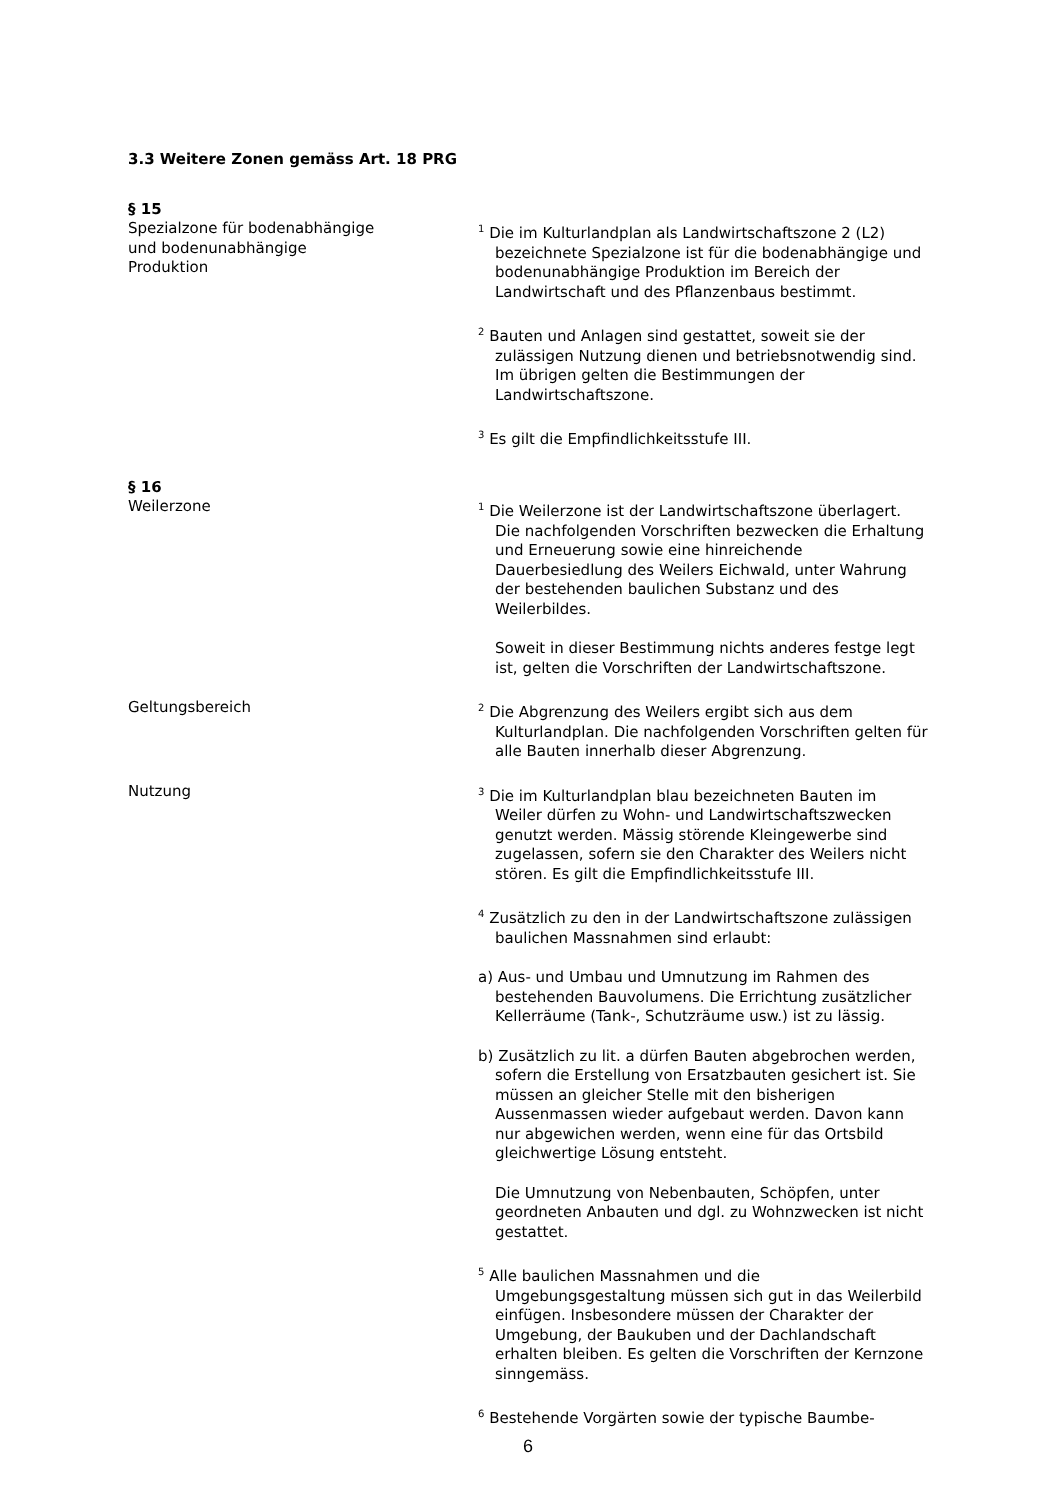3.3 Weitere Zonen gemäss Art. 18 PRG
§ 15
Spezialzone für bodenabhängige
und bodenunabhängige
Produktion
<sup>1</sup> Die im Kulturlandplan als Landwirtschaftszone 2 (L2) bezeichnete Spezialzone ist für die bodenabhängige und bodenunabhängige Produktion im Bereich der Landwirtschaft und des Pflanzenbaus bestimmt.
<sup>2</sup> Bauten und Anlagen sind gestattet, soweit sie der zulässigen Nutzung dienen und betriebsnotwendig sind. Im übrigen gelten die Bestimmungen der Landwirtschaftszone.
<sup>3</sup> Es gilt die Empfindlichkeitsstufe III.
§ 16
Weilerzone
<sup>1</sup> Die Weilerzone ist der Landwirtschaftszone überlagert. Die nachfolgenden Vorschriften bezwecken die Erhaltung und Erneuerung sowie eine hinreichende Dauerbesiedlung des Weilers Eichwald, unter Wahrung der bestehenden baulichen Substanz und des Weilerbildes.
Soweit in dieser Bestimmung nichts anderes festge legt ist, gelten die Vorschriften der Landwirtschaftszone.
Geltungsbereich
<sup>2</sup> Die Abgrenzung des Weilers ergibt sich aus dem Kulturlandplan. Die nachfolgenden Vorschriften gelten für alle Bauten innerhalb dieser Abgrenzung.
Nutzung
<sup>3</sup> Die im Kulturlandplan blau bezeichneten Bauten im Weiler dürfen zu Wohn- und Landwirtschaftszwecken genutzt werden. Mässig störende Kleingewerbe sind zugelassen, sofern sie den Charakter des Weilers nicht stören. Es gilt die Empfindlichkeitsstufe III.
<sup>4</sup> Zusätzlich zu den in der Landwirtschaftszone zulässigen baulichen Massnahmen sind erlaubt:
a) Aus- und Umbau und Umnutzung im Rahmen des bestehenden Bauvolumens. Die Errichtung zusätzlicher Kellerräume (Tank-, Schutzräume usw.) ist zu lässig.
b) Zusätzlich zu lit. a dürfen Bauten abgebrochen werden, sofern die Erstellung von Ersatzbauten gesichert ist. Sie müssen an gleicher Stelle mit den bisherigen Aussenmassen wieder aufgebaut werden. Davon kann nur abgewichen werden, wenn eine für das Ortsbild gleichwertige Lösung entsteht.
Die Umnutzung von Nebenbauten, Schöpfen, unter geordneten Anbauten und dgl. zu Wohnzwecken ist nicht gestattet.
<sup>5</sup> Alle baulichen Massnahmen und die Umgebungsgestaltung müssen sich gut in das Weilerbild einfügen. Insbesondere müssen der Charakter der Umgebung, der Baukuben und der Dachlandschaft erhalten bleiben. Es gelten die Vorschriften der Kernzone sinngemäss.
<sup>6</sup> Bestehende Vorgärten sowie der typische Baumbe-
6